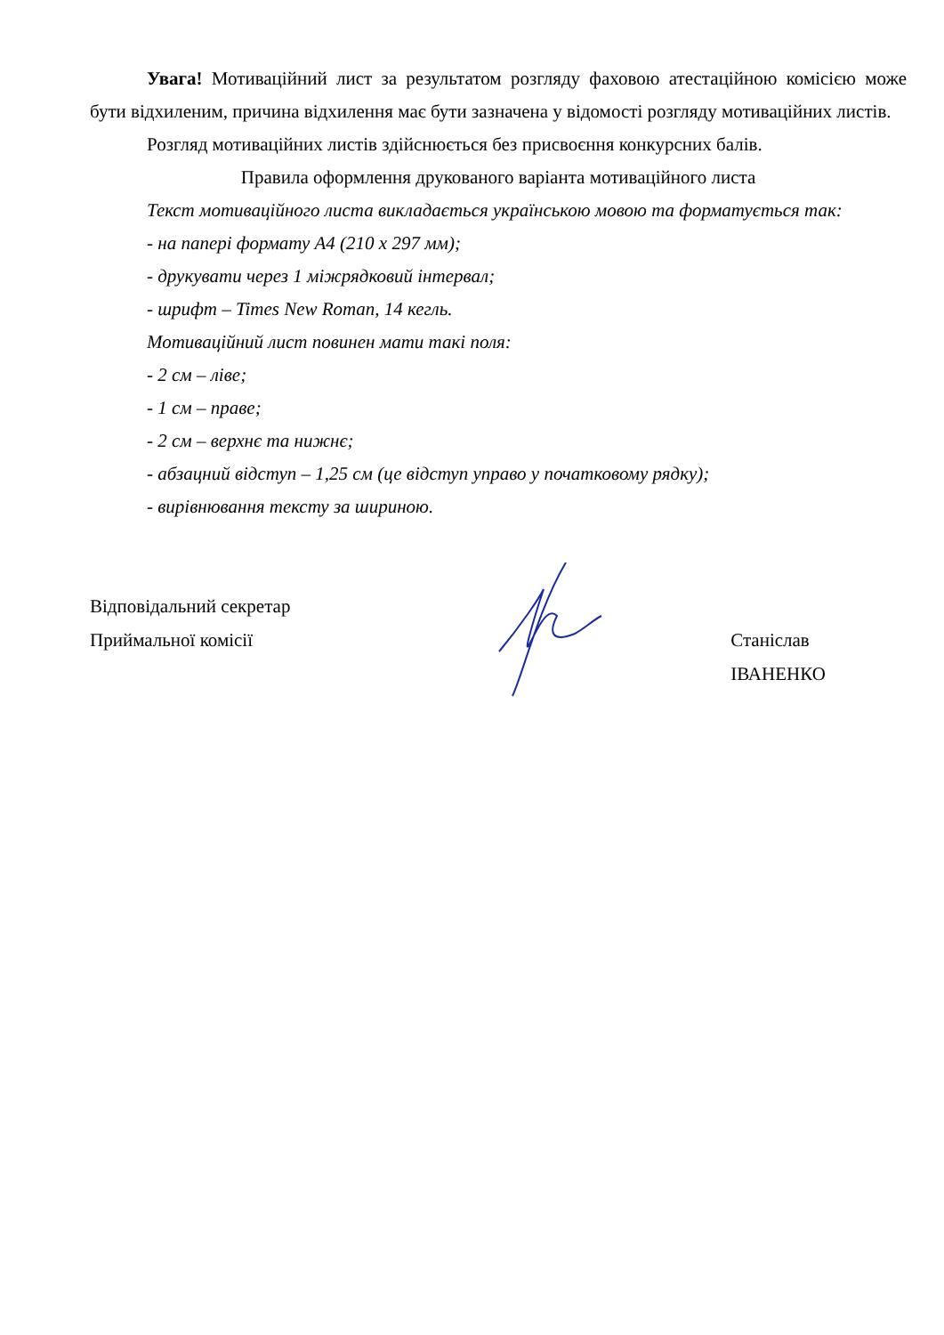Увага! Мотиваційний лист за результатом розгляду фаховою атестаційною комісією може бути відхиленим, причина відхилення має бути зазначена у відомості розгляду мотиваційних листів.
Розгляд мотиваційних листів здійснюється без присвоєння конкурсних балів.
Правила оформлення друкованого варіанта мотиваційного листа
Текст мотиваційного листа викладається українською мовою та форматується так:
- на папері формату А4 (210 x 297 мм);
- друкувати через 1 міжрядковий інтервал;
- шрифт – Times New Roman, 14 кегль.
Мотиваційний лист повинен мати такі поля:
- 2 см – ліве;
- 1 см – праве;
- 2 см – верхнє та нижнє;
- абзацний відступ – 1,25 см (це відступ управо у початковому рядку);
- вирівнювання тексту за шириною.
Відповідальний секретар
Приймальної комісії
Станіслав ІВАНЕНКО